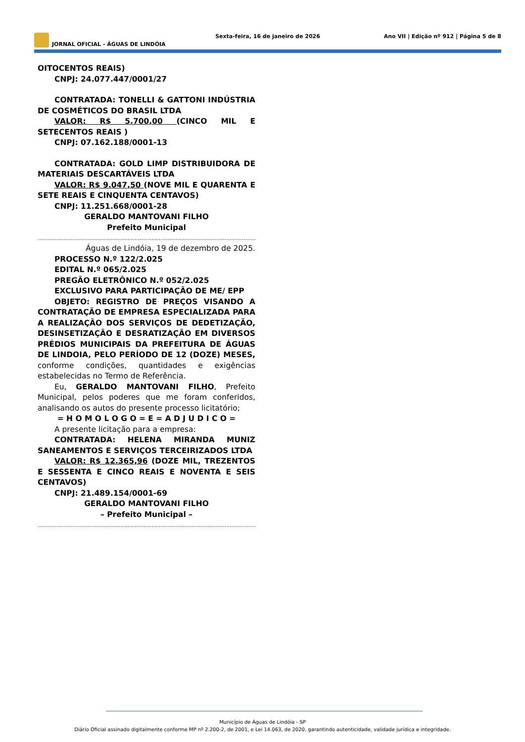JORNAL OFICIAL - ÁGUAS DE LINDÓIA
Sexta-feira, 16 de janeiro de 2026
Ano VII | Edição nº 912 | Página 5 de 8
OITOCENTOS REAIS)
CNPJ: 24.077.447/0001/27
CONTRATADA: TONELLI & GATTONI INDÚSTRIA DE COSMÉTICOS DO BRASIL LTDA
VALOR: R$ 5.700,00 (CINCO MIL E SETECENTOS REAIS )
CNPJ: 07.162.188/0001-13
CONTRATADA: GOLD LIMP DISTRIBUIDORA DE MATERIAIS DESCARTÁVEIS LTDA
VALOR: R$ 9.047,50 (NOVE MIL E QUARENTA E SETE REAIS E CINQUENTA CENTAVOS)
CNPJ: 11.251.668/0001-28
GERALDO MANTOVANI FILHO
Prefeito Municipal
........................................................................................................................................
Águas de Lindóia, 19 de dezembro de 2025.
PROCESSO N.º 122/2.025
EDITAL N.º 065/2.025
PREGÃO ELETRÔNICO N.º 052/2.025
EXCLUSIVO PARA PARTICIPAÇÃO DE ME/ EPP
OBJETO: REGISTRO DE PREÇOS VISANDO A CONTRATAÇÃO DE EMPRESA ESPECIALIZADA PARA A REALIZAÇÃO DOS SERVIÇOS DE DEDETIZAÇÃO, DESINSETIZAÇÃO E DESRATIZAÇÃO EM DIVERSOS PRÉDIOS MUNICIPAIS DA PREFEITURA DE ÁGUAS DE LINDOIA, PELO PERÍODO DE 12 (DOZE) MESES, conforme condições, quantidades e exigências estabelecidas no Termo de Referência.
Eu, GERALDO MANTOVANI FILHO, Prefeito Municipal, pelos poderes que me foram conferidos, analisando os autos do presente processo licitatório;
= H O M O L O G O = E = A D J U D I C O =
A presente licitação para a empresa:
CONTRATADA: HELENA MIRANDA MUNIZ SANEAMENTOS E SERVIÇOS TERCEIRIZADOS LTDA
VALOR: R$ 12.365,96 (DOZE MIL, TREZENTOS E SESSENTA E CINCO REAIS E NOVENTA E SEIS CENTAVOS)
CNPJ: 21.489.154/0001-69
GERALDO MANTOVANI FILHO
– Prefeito Municipal –
........................................................................................................................................
Município de Águas de Lindóia - SP
Diário Oficial assinado digitalmente conforme MP nº 2.200-2, de 2001, e Lei 14.063, de 2020, garantindo autenticidade, validade jurídica e integridade.